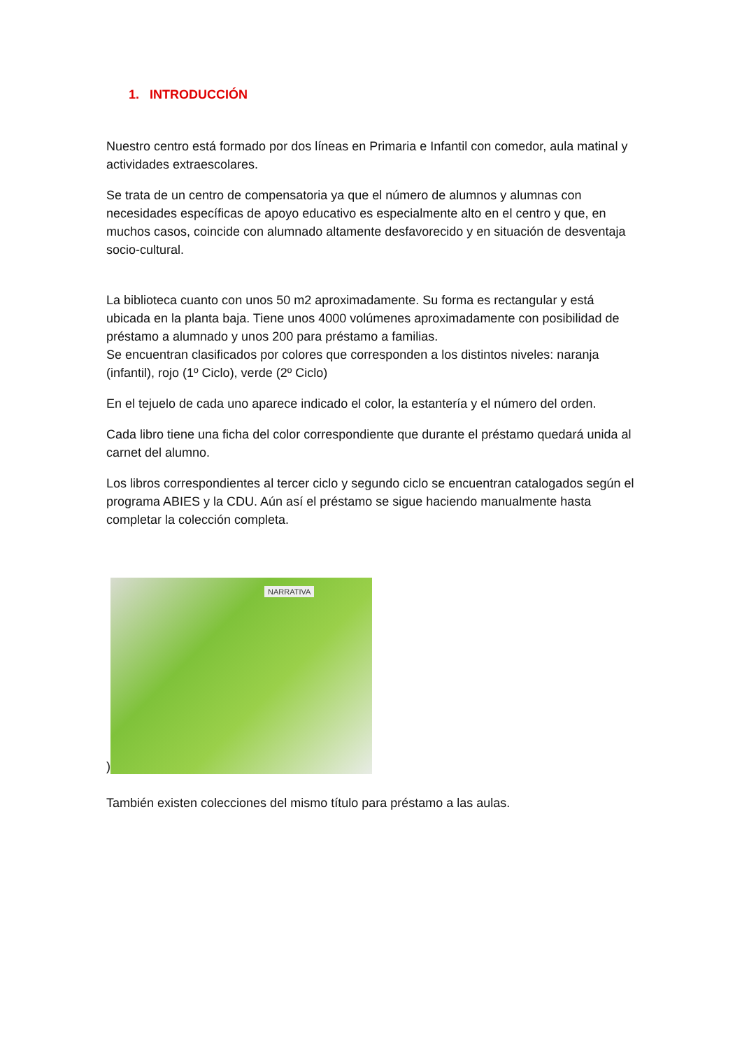1. INTRODUCCIÓN
Nuestro centro está formado por dos líneas en Primaria e Infantil con comedor, aula matinal y actividades extraescolares.
Se trata de un centro de compensatoria ya que el número de alumnos y alumnas con necesidades específicas de apoyo educativo es especialmente alto en el centro y que, en muchos casos, coincide con alumnado altamente desfavorecido y en situación de desventaja socio-cultural.
La biblioteca cuanto con unos 50 m2 aproximadamente. Su forma es rectangular y está ubicada en la planta baja. Tiene unos 4000 volúmenes aproximadamente con posibilidad de préstamo a alumnado y unos 200 para préstamo a familias.
Se encuentran clasificados por colores que corresponden a los distintos niveles: naranja (infantil), rojo (1º Ciclo), verde (2º Ciclo)
En el tejuelo de cada uno aparece indicado el color, la estantería y el número del orden.
Cada libro tiene una ficha del color correspondiente que durante el préstamo quedará unida al carnet del alumno.
Los libros correspondientes al tercer ciclo y segundo ciclo se encuentran catalogados según el programa ABIES y la CDU. Aún así el préstamo se sigue haciendo manualmente hasta completar la colección completa.
)
NARRATIVA
También existen colecciones del mismo título para préstamo a las aulas.